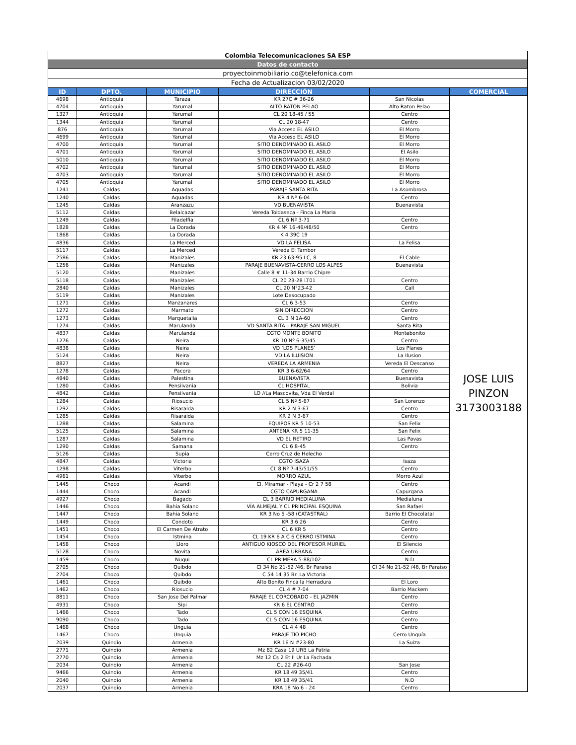| Colombia Telecomunicaciones SA ESP | | | | | |
| Datos de contacto | | | | | |
| proyectoinmobiliario.co@telefonica.com | | | | | |
| Fecha de Actualizacion 03/02/2020 | | | | | |
| ID | DPTO. | MUNICIPIO | DIRECCIÓN | | COMERCIAL |
| 4698 | Antioquia | Taraza | KR 27C # 36-26 | San Nicolas | JOSE LUIS PINZON 3173003188 |
| 4704 | Antioquia | Yarumal | ALTO RATON PELAO | Alto Raton Pelao | |
| 1327 | Antioquia | Yarumal | CL 20 18-45 / 55 | Centro | |
| 1344 | Antioquia | Yarumal | CL 20 18-47 | Centro | |
| 876 | Antioquia | Yarumal | Via Acceso EL ASILO | El Morro | |
| 4699 | Antioquia | Yarumal | Via Acceso EL ASILO | El Morro | |
| 4700 | Antioquia | Yarumal | SITIO DENOMINADO EL ASILO | El Morro | |
| 4701 | Antioquia | Yarumal | SITIO DENOMINADO EL ASILO | El Asilo | |
| 5010 | Antioquia | Yarumal | SITIO DENOMINADO EL ASILO | El Morro | |
| 4702 | Antioquia | Yarumal | SITIO DENOMINADO EL ASILO | El Morro | |
| 4703 | Antioquia | Yarumal | SITIO DENOMINADO EL ASILO | El Morro | |
| 4705 | Antioquia | Yarumal | SITIO DENOMINADO EL ASILO | El Morro | |
| 1241 | Caldas | Aguadas | PARAJE SANTA RITA | La Asombrosa | |
| 1240 | Caldas | Aguadas | KR 4 Nº 6-04 | Centro | |
| 1245 | Caldas | Aranzazu | VD BUENAVISTA | Buenavista | |
| 5112 | Caldas | Belalcazar | Vereda Toldaseca - Finca La Maria | | |
| 1249 | Caldas | Filadelfia | CL 6 Nº 3-71 | Centro | |
| 1828 | Caldas | La Dorada | KR 4 Nº 16-46/48/50 | Centro | |
| 1868 | Caldas | La Dorada | K 4 39C 19 | | |
| 4836 | Caldas | La Merced | VD LA FELISA | La Felisa | |
| 5117 | Caldas | La Merced | Vereda El Tambor | | |
| 2586 | Caldas | Manizales | KR 23 63-95 LC, 8 | El Cable | |
| 1256 | Caldas | Manizales | PARAJE BUENAVISTA-CERRO LOS ALPES | Buenavista | |
| 5120 | Caldas | Manizales | Calle 8 # 11-34 Barrio Chipre | | |
| 5118 | Caldas | Manizales | CL 20 23-28 LT01 | Centro | |
| 2840 | Caldas | Manizales | CL 20 N°23-42 | Call | |
| 5119 | Caldas | Manizales | Lote Desocupado | | |
| 1271 | Caldas | Manzanares | CL 6 3-53 | Centro | |
| 1272 | Caldas | Marmato | SIN DIRECCION | Centro | |
| 1273 | Caldas | Marquetalia | CL 3 N 1A-60 | Centro | |
| 1274 | Caldas | Marulanda | VD SANTA RITA – PARAJE SAN MIGUEL | Santa Rita | |
| 4837 | Caldas | Marulanda | CGTO MONTE BONITO | Montebonito | |
| 1276 | Caldas | Neira | KR 10 Nº 6-35/45 | Centro | |
| 4838 | Caldas | Neira | VD ‘LOS PLANES’ | Los Planes | |
| 5124 | Caldas | Neira | VD LA ILUISION | La Ilusion | |
| 8827 | Caldas | Neira | VEREDA LA ARMENIA | Vereda El Descanso | |
| 1278 | Caldas | Pacora | KR 3 6-62/64 | Centro | |
| 4840 | Caldas | Palestina | BUENAVISTA | Buenavista | |
| 1280 | Caldas | Pensilvania | CL HOSPITAL | Bolivia | |
| 4842 | Caldas | Pensilvania | LO //La Mascovita, Vda El Verdal | | |
| 1284 | Caldas | Riosucio | CL 5 Nº 5-67 | San Lorenzo | |
| 1292 | Caldas | Risaralda | KR 2 N 3-67 | Centro | |
| 1285 | Caldas | Risaralda | KR 2 N 3-67 | Centro | |
| 1288 | Caldas | Salamina | EQUIPOS KR 5 10-53 | San Felix | |
| 5125 | Caldas | Salamina | ANTENA KR 5 11-35 | San Felix | |
| 1287 | Caldas | Salamina | VD EL RETIRO | Las Pavas | |
| 1290 | Caldas | Samana | CL 6 8-45 | Centro | |
| 5126 | Caldas | Supia | Cerro Cruz de Helecho | | |
| 4847 | Caldas | Victoria | CGTO ISAZA | Isaza | |
| 1298 | Caldas | Viterbo | CL 8 Nº 7-43/51/55 | Centro | |
| 4961 | Caldas | Viterbo | MORRO AZUL | Morro Azul | |
| 1445 | Choco | Acandi | Cl. Miramar - Playa - Cr 2 7 58 | Centro | |
| 1444 | Choco | Acandi | CGTO CAPURGANA | Capurgana | |
| 4927 | Choco | Bagado | CL 3 BARRIO MEDIALUNA | Medialuna | |
| 1446 | Choco | Bahia Solano | VÍA ALMEJAL Y CL PRINCIPAL ESQUINA | San Rafael | |
| 1447 | Choco | Bahia Solano | KR 3 No 5 -58 (CATASTRAL) | Barrio El Chocolatal | |
| 1449 | Choco | Condoto | KR 3 6 26 | Centro | |
| 1451 | Choco | El Carmen De Atrato | CL 6 KR 5 | Centro | |
| 1454 | Choco | Istmina | CL 19 KR 6 A C 6 CERRO ISTMINA | Centro | |
| 1458 | Choco | Lloro | ANTIGUO KIOSCO DEL PROFESOR MURIEL | El Silencio | |
| 5128 | Choco | Novita | AREA URBANA | Centro | |
| 1459 | Choco | Nuqui | CL PRIMERA 5-88/102 | N.D | |
| 2705 | Choco | Quibdo | Cl 34 No 21-52 /46, Br Paraiso | Cl 34 No 21-52 /46, Br Paraiso | |
| 2704 | Choco | Quibdo | C 54 14 35 Br. La Victoria | | |
| 1461 | Choco | Quibdo | Alto Bonito Finca la Herradura | El Loro | |
| 1462 | Choco | Riosucio | CL 4 # 7-04 | Barrio Mackem | |
| 8811 | Choco | San Jose Del Palmar | PARAJE EL CORCOBADO - EL JAZMIN | Centro | |
| 4931 | Choco | Sipi | KR 6 EL CENTRO | Centro | |
| 1466 | Choco | Tado | CL 5 CON 16 ESQUINA | Centro | |
| 9090 | Choco | Tado | CL 5 CON 16 ESQUINA | Centro | |
| 1468 | Choco | Unguia | CL 4 4 48 | Centro | |
| 1467 | Choco | Unguia | PARAJE TIO PICHO | Cerro Unguía | |
| 2039 | Quindio | Armenia | KR 16 N #23-80 | La Suiza | |
| 2771 | Quindio | Armenia | Mz 82 Casa 19 URB La Patria | | |
| 2770 | Quindio | Armenia | Mz 12 Cs 2 Et II Ur La Fachada | | |
| 2034 | Quindio | Armenia | CL 22 #26-40 | San Jose | |
| 9466 | Quindio | Armenia | KR 18 49 35/41 | Centro | |
| 2040 | Quindio | Armenia | KR 18 49 35/41 | N.D | |
| 2037 | Quindio | Armenia | KRA 18 No 6 - 24 | Centro | |